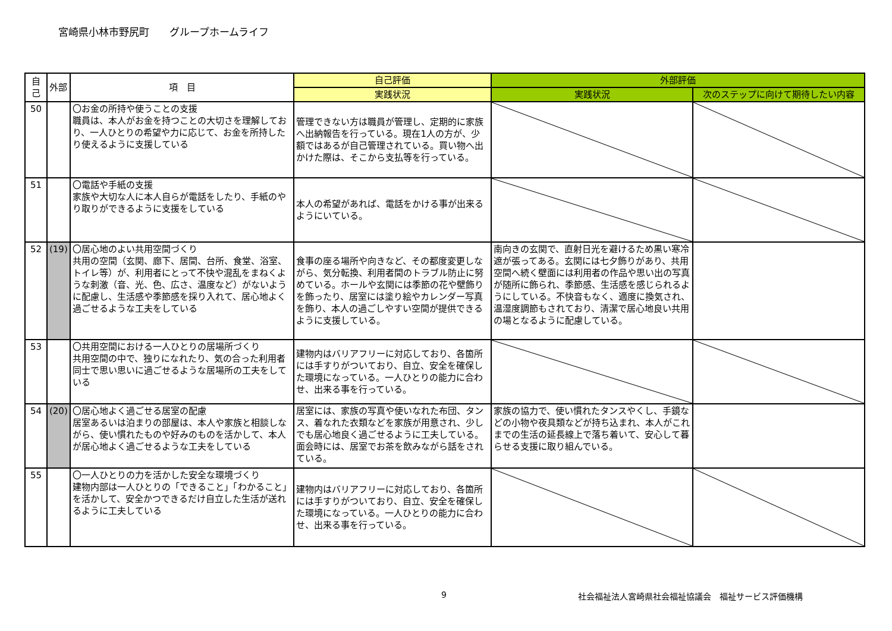宮崎県小林市野尻町　　グループホームライフ
| 自己 | 外部 | 項 目 | 自己評価 | 外部評価 | |
| --- | --- | --- | --- | --- | --- |
| | | | 実践状況 | 実践状況 | 次のステップに向けて期待したい内容 |
| 50 | | 〇お金の所持や使うことの支援 職員は、本人がお金を持つことの大切さを理解しており、一人ひとりの希望や力に応じて、お金を所持したり使えるように支援している | 管理できない方は職員が管理し、定期的に家族へ出納報告を行っている。現在1人の方が、少額ではあるが自己管理されている。買い物へ出かけた際は、そこから支払等を行っている。 | | |
| 51 | | 〇電話や手紙の支援 家族や大切な人に本人自らが電話をしたり、手紙のやり取りができるように支援をしている | 本人の希望があれば、電話をかける事が出来るようにいている。 | | |
| 52 | (19) | 〇居心地のよい共用空間づくり 共用の空間（玄関、廊下、居間、台所、食堂、浴室、トイレ等）が、利用者にとって不快や混乱をまねくような刺激（音、光、色、広さ、温度など）がないように配慮し、生活感や季節感を採り入れて、居心地よく過ごせるような工夫をしている | 食事の座る場所や向きなど、その都度変更しながら、気分転換、利用者間のトラブル防止に努めている。ホールや玄関には季節の花や壁飾りを飾ったり、居室には塗り絵やカレンダー写真を飾り、本人の過ごしやすい空間が提供できるように支援している。 | 南向きの玄関で、直射日光を避けるため黒い寒冷遮が張ってある。玄関には七夕飾りがあり、共用空間へ続く壁面には利用者の作品や思い出の写真が随所に飾られ、季節感、生活感を感じられるようにしている。不快音もなく、適度に換気され、温湿度調節もされており、清潔で居心地良い共用の場となるように配慮している。 | |
| 53 | | 〇共用空間における一人ひとりの居場所づくり 共用空間の中で、独りになれたり、気の合った利用者同士で思い思いに過ごせるような居場所の工夫をしている | 建物内はバリアフリーに対応しており、各箇所には手すりがついており、自立、安全を確保した環境になっている。一人ひとりの能力に合わせ、出来る事を行っている。 | | |
| 54 | (20) | 〇居心地よく過ごせる居室の配慮 居室あるいは泊まりの部屋は、本人や家族と相談しながら、使い慣れたものや好みのものを活かして、本人が居心地よく過ごせるような工夫をしている | 居室には、家族の写真や使いなれた布団、タンス、着なれた衣類などを家族が用意され、少しでも居心地良く過ごせるように工夫している。面会時には、居室でお茶を飲みながら話をされている。 | 家族の協力で、使い慣れたタンスやくし、手鏡などの小物や夜具類などが持ち込まれ、本人がこれまでの生活の延長線上で落ち着いて、安心して暮らせる支援に取り組んでいる。 | |
| 55 | | 〇一人ひとりの力を活かした安全な環境づくり 建物内部は一人ひとりの「できること」「わかること」を活かして、安全かつできるだけ自立した生活が送れるように工夫している | 建物内はバリアフリーに対応しており、各箇所には手すりがついており、自立、安全を確保した環境になっている。一人ひとりの能力に合わせ、出来る事を行っている。 | | |
9 社会福祉法人宮崎県社会福祉協議会　福祉サービス評価機構